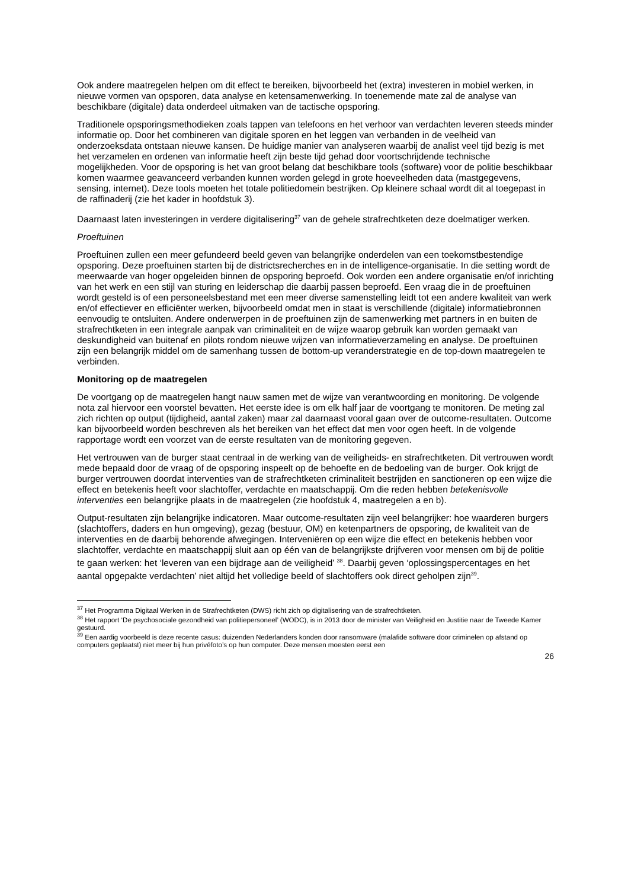Ook andere maatregelen helpen om dit effect te bereiken, bijvoorbeeld het (extra) investeren in mobiel werken, in nieuwe vormen van opsporen, data analyse en ketensamenwerking. In toenemende mate zal de analyse van beschikbare (digitale) data onderdeel uitmaken van de tactische opsporing.
Traditionele opsporingsmethodieken zoals tappen van telefoons en het verhoor van verdachten leveren steeds minder informatie op. Door het combineren van digitale sporen en het leggen van verbanden in de veelheid van onderzoeksdata ontstaan nieuwe kansen. De huidige manier van analyseren waarbij de analist veel tijd bezig is met het verzamelen en ordenen van informatie heeft zijn beste tijd gehad door voortschrijdende technische mogelijkheden. Voor de opsporing is het van groot belang dat beschikbare tools (software) voor de politie beschikbaar komen waarmee geavanceerd verbanden kunnen worden gelegd in grote hoeveelheden data (mastgegevens, sensing, internet). Deze tools moeten het totale politiedomein bestrijken. Op kleinere schaal wordt dit al toegepast in de raffinaderij (zie het kader in hoofdstuk 3).
Daarnaast laten investeringen in verdere digitalisering<sup>37</sup> van de gehele strafrechtketen deze doelmatiger werken.
Proeftuinen
Proeftuinen zullen een meer gefundeerd beeld geven van belangrijke onderdelen van een toekomstbestendige opsporing. Deze proeftuinen starten bij de districtsrecherches en in de intelligence-organisatie. In die setting wordt de meerwaarde van hoger opgeleiden binnen de opsporing beproefd. Ook worden een andere organisatie en/of inrichting van het werk en een stijl van sturing en leiderschap die daarbij passen beproefd. Een vraag die in de proeftuinen wordt gesteld is of een personeelsbestand met een meer diverse samenstelling leidt tot een andere kwaliteit van werk en/of effectiever en efficiënter werken, bijvoorbeeld omdat men in staat is verschillende (digitale) informatiebronnen eenvoudig te ontsluiten. Andere onderwerpen in de proeftuinen zijn de samenwerking met partners in en buiten de strafrechtketen in een integrale aanpak van criminaliteit en de wijze waarop gebruik kan worden gemaakt van deskundigheid van buitenaf en pilots rondom nieuwe wijzen van informatieverzameling en analyse. De proeftuinen zijn een belangrijk middel om de samenhang tussen de bottom-up veranderstrategie en de top-down maatregelen te verbinden.
Monitoring op de maatregelen
De voortgang op de maatregelen hangt nauw samen met de wijze van verantwoording en monitoring. De volgende nota zal hiervoor een voorstel bevatten. Het eerste idee is om elk half jaar de voortgang te monitoren. De meting zal zich richten op output (tijdigheid, aantal zaken) maar zal daarnaast vooral gaan over de outcome-resultaten. Outcome kan bijvoorbeeld worden beschreven als het bereiken van het effect dat men voor ogen heeft. In de volgende rapportage wordt een voorzet van de eerste resultaten van de monitoring gegeven.
Het vertrouwen van de burger staat centraal in de werking van de veiligheids- en strafrechtketen. Dit vertrouwen wordt mede bepaald door de vraag of de opsporing inspeelt op de behoefte en de bedoeling van de burger. Ook krijgt de burger vertrouwen doordat interventies van de strafrechtketen criminaliteit bestrijden en sanctioneren op een wijze die effect en betekenis heeft voor slachtoffer, verdachte en maatschappij. Om die reden hebben betekenisvolle interventies een belangrijke plaats in de maatregelen (zie hoofdstuk 4, maatregelen a en b).
Output-resultaten zijn belangrijke indicatoren. Maar outcome-resultaten zijn veel belangrijker: hoe waarderen burgers (slachtoffers, daders en hun omgeving), gezag (bestuur, OM) en ketenpartners de opsporing, de kwaliteit van de interventies en de daarbij behorende afwegingen. Interveniëren op een wijze die effect en betekenis hebben voor slachtoffer, verdachte en maatschappij sluit aan op één van de belangrijkste drijfveren voor mensen om bij de politie te gaan werken: het ‘leveren van een bijdrage aan de veiligheid’ <sup>38</sup>. Daarbij geven ‘oplossingspercentages en het aantal opgepakte verdachten’ niet altijd het volledige beeld of slachtoffers ook direct geholpen zijn<sup>39</sup>.
<sup>37</sup> Het Programma Digitaal Werken in de Strafrechtketen (DWS) richt zich op digitalisering van de strafrechtketen.
<sup>38</sup> Het rapport ‘De psychosociale gezondheid van politiepersoneel’ (WODC), is in 2013 door de minister van Veiligheid en Justitie naar de Tweede Kamer gestuurd.
<sup>39</sup> Een aardig voorbeeld is deze recente casus: duizenden Nederlanders konden door ransomware (malafide software door criminelen op afstand op computers geplaatst) niet meer bij hun privéfoto’s op hun computer. Deze mensen moesten eerst een
26